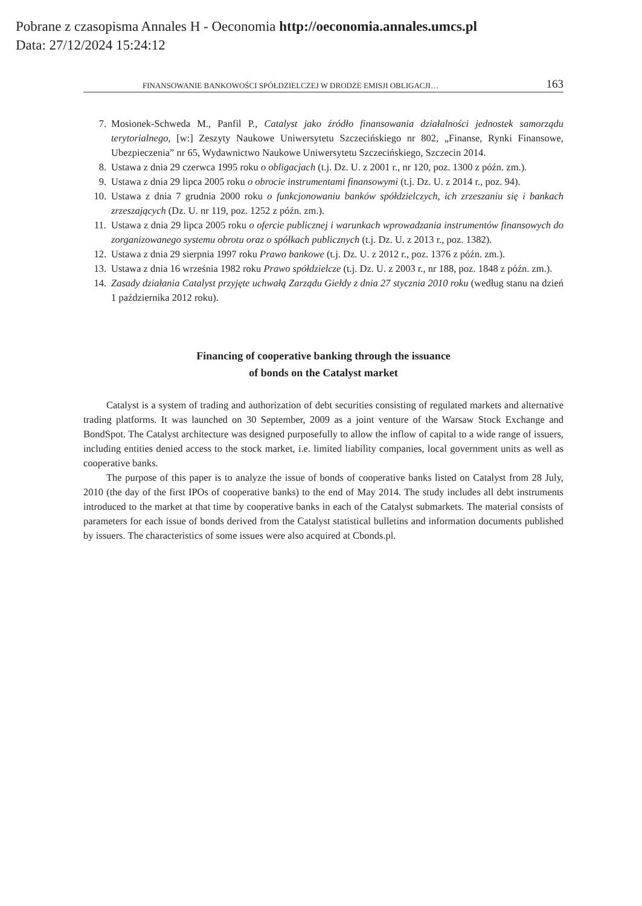Pobrane z czasopisma Annales H - Oeconomia http://oeconomia.annales.umcs.pl
Data: 27/12/2024 15:24:12
FINANSOWANIE BANKOWOŚCI SPÓŁDZIELCZEJ W DRODZE EMISJI OBLIGACJI… 163
7. Mosionek-Schweda M., Panfil P., Catalyst jako źródło finansowania działalności jednostek samorządu terytorialnego, [w:] Zeszyty Naukowe Uniwersytetu Szczecińskiego nr 802, „Finanse, Rynki Finansowe, Ubezpieczenia” nr 65, Wydawnictwo Naukowe Uniwersytetu Szczecińskiego, Szczecin 2014.
8. Ustawa z dnia 29 czerwca 1995 roku o obligacjach (t.j. Dz. U. z 2001 r., nr 120, poz. 1300 z późn. zm.).
9. Ustawa z dnia 29 lipca 2005 roku o obrocie instrumentami finansowymi (t.j. Dz. U. z 2014 r., poz. 94).
10. Ustawa z dnia 7 grudnia 2000 roku o funkcjonowaniu banków spółdzielczych, ich zrzeszaniu się i bankach zrzeszających (Dz. U. nr 119, poz. 1252 z późn. zm.).
11. Ustawa z dnia 29 lipca 2005 roku o ofercie publicznej i warunkach wprowadzania instrumentów finansowych do zorganizowanego systemu obrotu oraz o spółkach publicznych (t.j. Dz. U. z 2013 r., poz. 1382).
12. Ustawa z dnia 29 sierpnia 1997 roku Prawo bankowe (t.j. Dz. U. z 2012 r., poz. 1376 z późn. zm.).
13. Ustawa z dnia 16 września 1982 roku Prawo spółdzielcze (t.j. Dz. U. z 2003 r., nr 188, poz. 1848 z późn. zm.).
14. Zasady działania Catalyst przyjęte uchwałą Zarządu Giełdy z dnia 27 stycznia 2010 roku (według stanu na dzień 1 października 2012 roku).
Financing of cooperative banking through the issuance
of bonds on the Catalyst market
Catalyst is a system of trading and authorization of debt securities consisting of regulated markets and alternative trading platforms. It was launched on 30 September, 2009 as a joint venture of the Warsaw Stock Exchange and BondSpot. The Catalyst architecture was designed purposefully to allow the inflow of capital to a wide range of issuers, including entities denied access to the stock market, i.e. limited liability companies, local government units as well as cooperative banks.
The purpose of this paper is to analyze the issue of bonds of cooperative banks listed on Catalyst from 28 July, 2010 (the day of the first IPOs of cooperative banks) to the end of May 2014. The study includes all debt instruments introduced to the market at that time by cooperative banks in each of the Catalyst submarkets. The material consists of parameters for each issue of bonds derived from the Catalyst statistical bulletins and information documents published by issuers. The characteristics of some issues were also acquired at Cbonds.pl.